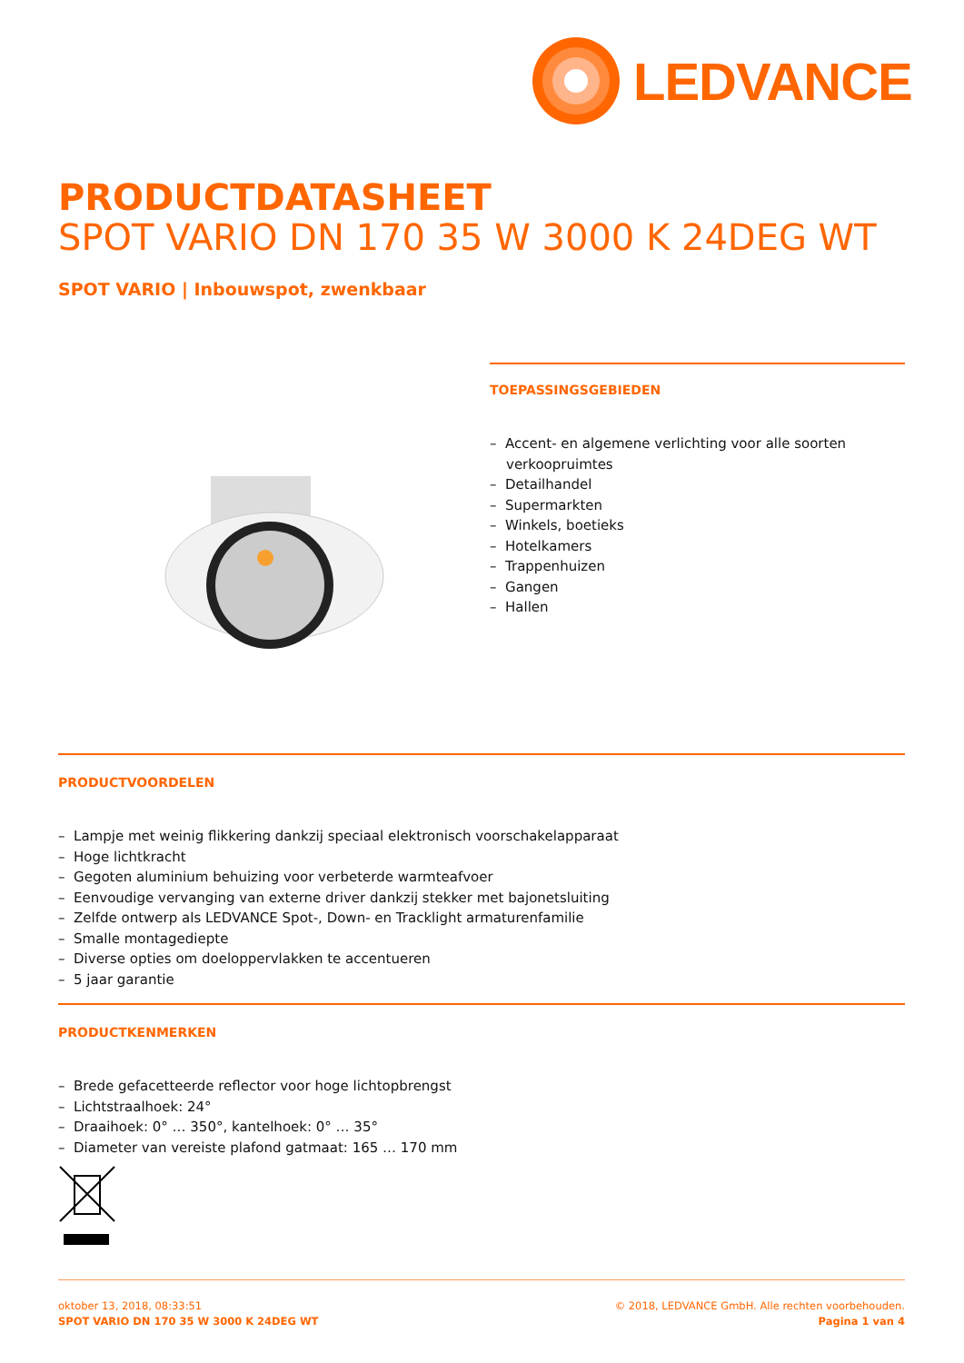LEDVANCE
PRODUCTDATASHEET
SPOT VARIO DN 170 35 W 3000 K 24DEG WT
SPOT VARIO | Inbouwspot, zwenkbaar
TOEPASSINGSGEBIEDEN
– Accent- en algemene verlichting voor alle soorten verkoopruimtes
– Detailhandel
– Supermarkten
– Winkels, boetieks
– Hotelkamers
– Trappenhuizen
– Gangen
– Hallen
PRODUCTVOORDELEN
– Lampje met weinig flikkering dankzij speciaal elektronisch voorschakelapparaat
– Hoge lichtkracht
– Gegoten aluminium behuizing voor verbeterde warmteafvoer
– Eenvoudige vervanging van externe driver dankzij stekker met bajonetsluiting
– Zelfde ontwerp als LEDVANCE Spot-, Down- en Tracklight armaturenfamilie
– Smalle montagediepte
– Diverse opties om doeloppervlakken te accentueren
– 5 jaar garantie
PRODUCTKENMERKEN
– Brede gefacetteerde reflector voor hoge lichtopbrengst
– Lichtstraalhoek: 24°
– Draaihoek: 0° … 350°, kantelhoek: 0° … 35°
– Diameter van vereiste plafond gatmaat: 165 … 170 mm
oktober 13, 2018, 08:33:51
SPOT VARIO DN 170 35 W 3000 K 24DEG WT
© 2018, LEDVANCE GmbH. Alle rechten voorbehouden.
Pagina 1 van 4